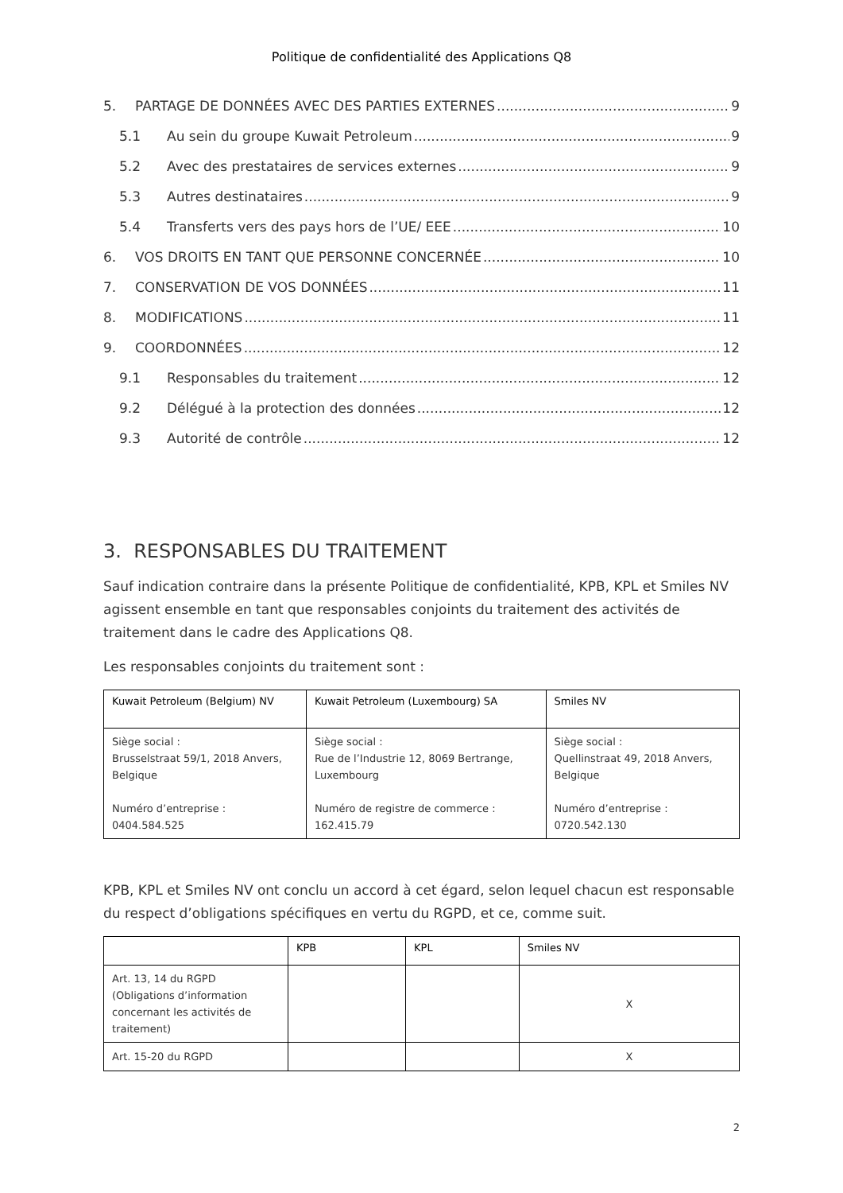Politique de confidentialité des Applications Q8
5. PARTAGE DE DONNÉES AVEC DES PARTIES EXTERNES 9
5.1 Au sein du groupe Kuwait Petroleum 9
5.2 Avec des prestataires de services externes 9
5.3 Autres destinataires 9
5.4 Transferts vers des pays hors de l’UE/ EEE 10
6. VOS DROITS EN TANT QUE PERSONNE CONCERNÉE 10
7. CONSERVATION DE VOS DONNÉES 11
8. MODIFICATIONS 11
9. COORDONNÉES 12
9.1 Responsables du traitement 12
9.2 Délégué à la protection des données 12
9.3 Autorité de contrôle 12
3. RESPONSABLES DU TRAITEMENT
Sauf indication contraire dans la présente Politique de confidentialité, KPB, KPL et Smiles NV agissent ensemble en tant que responsables conjoints du traitement des activités de traitement dans le cadre des Applications Q8.
Les responsables conjoints du traitement sont :
| Kuwait Petroleum (Belgium) NV | Kuwait Petroleum (Luxembourg) SA | Smiles NV |
| --- | --- | --- |
| Siège social : Brusselstraat 59/1, 2018 Anvers, Belgique Numéro d’entreprise : 0404.584.525 | Siège social : Rue de l’Industrie 12, 8069 Bertrange, Luxembourg Numéro de registre de commerce : 162.415.79 | Siège social : Quellinstraat 49, 2018 Anvers, Belgique Numéro d’entreprise : 0720.542.130 |
KPB, KPL et Smiles NV ont conclu un accord à cet égard, selon lequel chacun est responsable du respect d’obligations spécifiques en vertu du RGPD, et ce, comme suit.
| | KPB | KPL | Smiles NV |
| --- | --- | --- | --- |
| Art. 13, 14 du RGPD (Obligations d’information concernant les activités de traitement) | | | X |
| Art. 15-20 du RGPD | | | X |
2